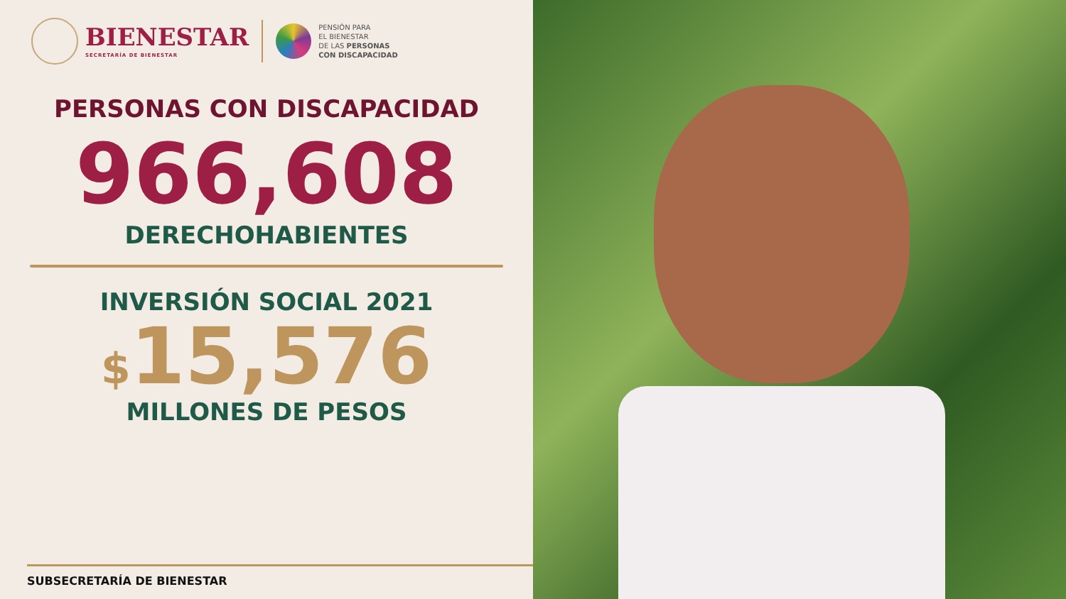BIENESTAR
SECRETARÍA DE BIENESTAR
PENSIÓN PARA
EL BIENESTAR
DE LAS PERSONAS
CON DISCAPACIDAD
PERSONAS CON DISCAPACIDAD
966,608
DERECHOHABIENTES
INVERSIÓN SOCIAL 2021
$15,576
MILLONES DE PESOS
SUBSECRETARÍA DE BIENESTAR